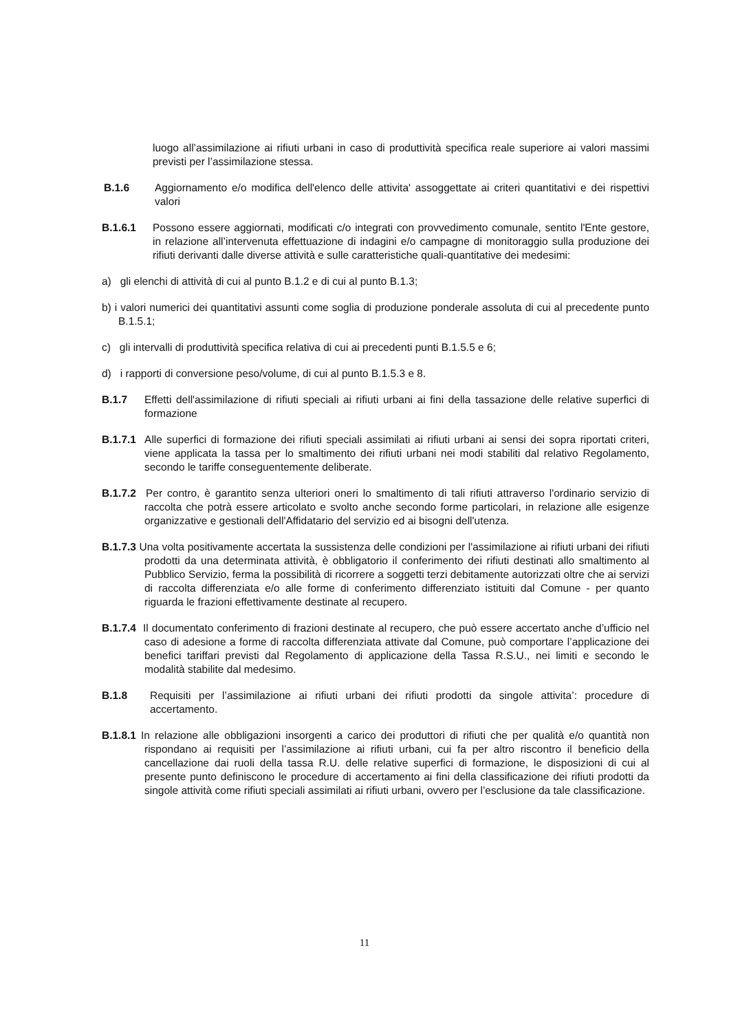luogo all’assimilazione ai rifiuti urbani in caso di produttività specifica reale superiore ai valori massimi previsti per l’assimilazione stessa.
B.1.6 Aggiornamento e/o modifica dell'elenco delle attivita' assoggettate ai criteri quantitativi e dei rispettivi valori
B.1.6.1 Possono essere aggiornati, modificati c/o integrati con provvedimento comunale, sentito l'Ente gestore, in relazione all’intervenuta effettuazione di indagini e/o campagne di monitoraggio sulla produzione dei rifiuti derivanti dalle diverse attività e sulle caratteristiche quali-quantitative dei medesimi:
a) gli elenchi di attività di cui al punto B.1.2 e di cui al punto B.1.3;
b) i valori numerici dei quantitativi assunti come soglia di produzione ponderale assoluta di cui al precedente punto B.1.5.1;
c) gli intervalli di produttività specifica relativa di cui ai precedenti punti B.1.5.5 e 6;
d) i rapporti di conversione peso/volume, di cui al punto B.1.5.3 e 8.
B.1.7 Effetti dell'assimilazione di rifiuti speciali ai rifiuti urbani ai fini della tassazione delle relative superfici di formazione
B.1.7.1 Alle superfici di formazione dei rifiuti speciali assimilati ai rifiuti urbani ai sensi dei sopra riportati criteri, viene applicata la tassa per lo smaltimento dei rifiuti urbani nei modi stabiliti dal relativo Regolamento, secondo le tariffe conseguentemente deliberate.
B.1.7.2 Per contro, è garantito senza ulteriori oneri lo smaltimento di tali rifiuti attraverso l'ordinario servizio di raccolta che potrà essere articolato e svolto anche secondo forme particolari, in relazione alle esigenze organizzative e gestionali dell'Affidatario del servizio ed ai bisogni dell'utenza.
B.1.7.3 Una volta positivamente accertata la sussistenza delle condizioni per l'assimilazione ai rifiuti urbani dei rifiuti prodotti da una determinata attività, è obbligatorio il conferimento dei rifiuti destinati allo smaltimento al Pubblico Servizio, ferma la possibilità di ricorrere a soggetti terzi debitamente autorizzati oltre che ai servizi di raccolta differenziata e/o alle forme di conferimento differenziato istituiti dal Comune - per quanto riguarda le frazioni effettivamente destinate al recupero.
B.1.7.4 Il documentato conferimento di frazioni destinate al recupero, che può essere accertato anche d’ufficio nel caso di adesione a forme di raccolta differenziata attivate dal Comune, può comportare l’applicazione dei benefici tariffari previsti dal Regolamento di applicazione della Tassa R.S.U., nei limiti e secondo le modalità stabilite dal medesimo.
B.1.8 Requisiti per l’assimilazione ai rifiuti urbani dei rifiuti prodotti da singole attivita’: procedure di accertamento.
B.1.8.1 In relazione alle obbligazioni insorgenti a carico dei produttori di rifiuti che per qualità e/o quantità non rispondano ai requisiti per l’assimilazione ai rifiuti urbani, cui fa per altro riscontro il beneficio della cancellazione dai ruoli della tassa R.U. delle relative superfici di formazione, le disposizioni di cui al presente punto definiscono le procedure di accertamento ai fini della classificazione dei rifiuti prodotti da singole attività come rifiuti speciali assimilati ai rifiuti urbani, ovvero per l’esclusione da tale classificazione.
11